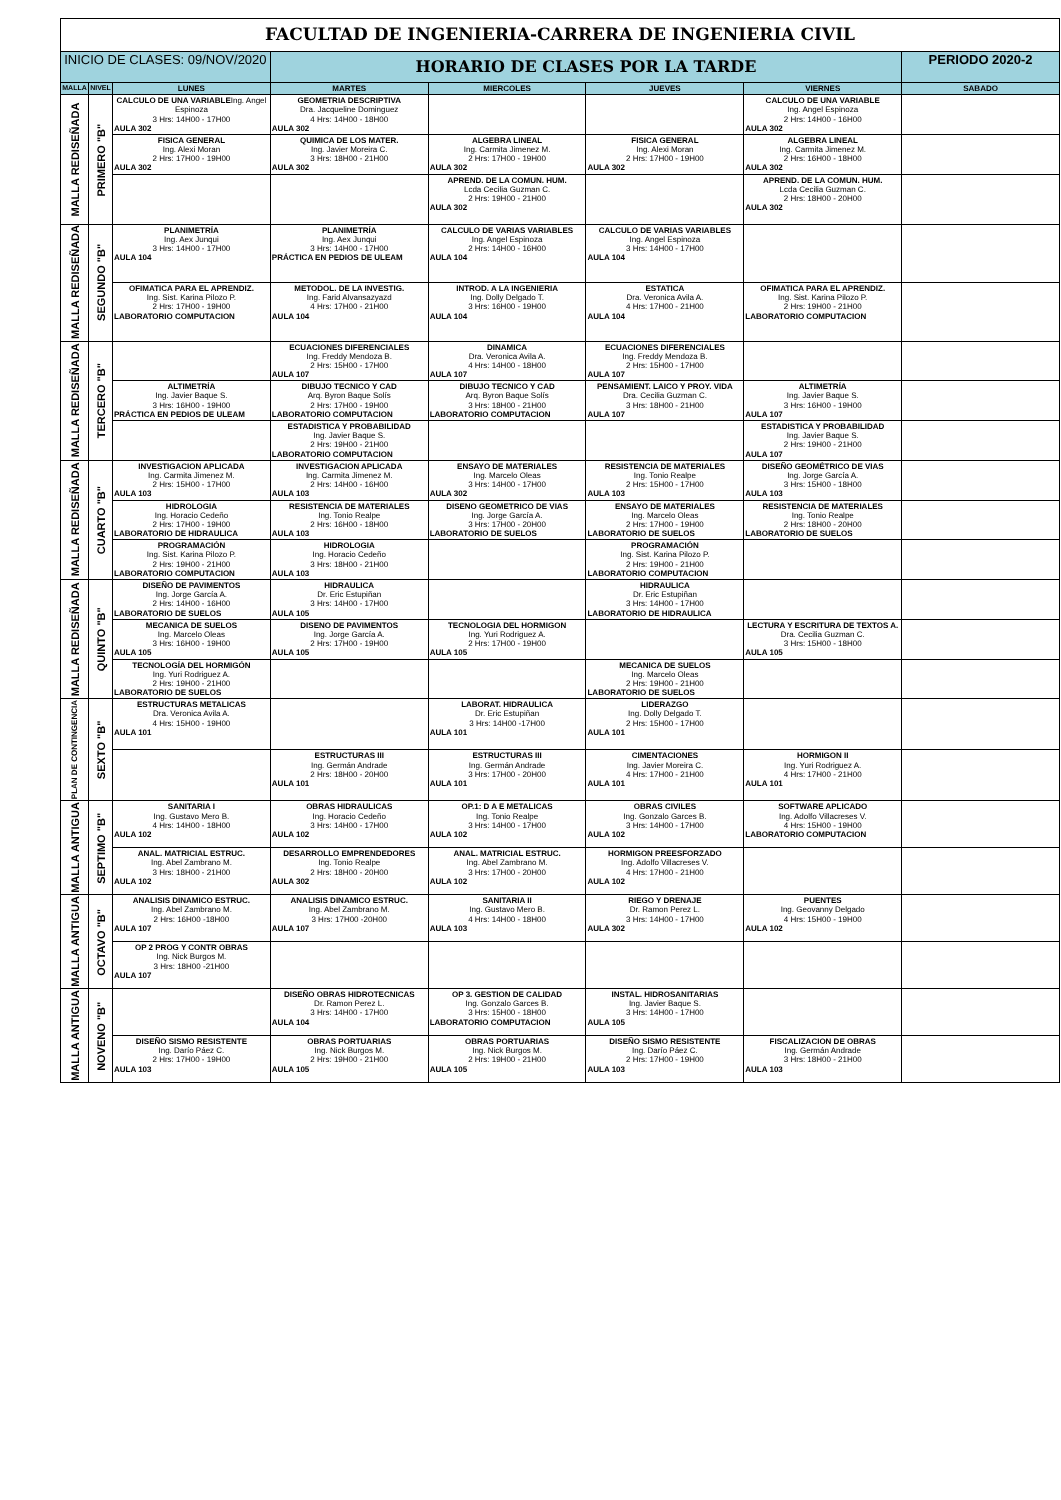| FACULTAD DE INGENIERIA-CARRERA DE INGENIERIA CIVIL | | | | | | | |
| INICIO DE CLASES: 09/NOV/2020 | | | HORARIO DE CLASES POR LA TARDE | | | | PERIODO 2020-2 |
| MALLA | NIVEL | LUNES | MARTES | MIERCOLES | JUEVES | VIERNES | SABADO |
| MALLA REDISEÑADA | PRIMERO "B" | CALCULO DE UNA VARIABLE Ing. Angel Espinoza 3 Hrs: 14H00 - 17H00 AULA 302 | GEOMETRIA DESCRIPTIVA Dra. Jacqueline Dominguez 4 Hrs: 14H00 - 18H00 AULA 302 | | | CALCULO DE UNA VARIABLE Ing. Angel Espinoza 2 Hrs: 14H00 - 16H00 AULA 302 | |
| | | FISICA GENERAL Ing. Alexi Moran 2 Hrs: 17H00 - 19H00 AULA 302 | QUIMICA DE LOS MATER. Ing. Javier Moreira C. 3 Hrs: 18H00 - 21H00 AULA 302 | ALGEBRA LINEAL Ing. Carmita Jimenez M. 2 Hrs: 17H00 - 19H00 AULA 302 | FISICA GENERAL Ing. Alexi Moran 2 Hrs: 17H00 - 19H00 AULA 302 | ALGEBRA LINEAL Ing. Carmita Jimenez M. 2 Hrs: 16H00 - 18H00 AULA 302 | |
| | | | | APREND. DE LA COMUN. HUM. Lcda Cecilia Guzman C. 2 Hrs: 19H00 - 21H00 AULA 302 | | APREND. DE LA COMUN. HUM. Lcda Cecilia Guzman C. 2 Hrs: 18H00 - 20H00 AULA 302 | |
| MALLA REDISEÑADA | SEGUNDO "B" | PLANIMETRÍA Ing. Aex Junqui 3 Hrs: 14H00 - 17H00 AULA 104 | PLANIMETRÍA Ing. Aex Junqui 3 Hrs: 14H00 - 17H00 PRÁCTICA EN PEDIOS DE ULEAM | CALCULO DE VARIAS VARIABLES Ing. Angel Espinoza 2 Hrs: 14H00 - 16H00 AULA 104 | CALCULO DE VARIAS VARIABLES Ing. Angel Espinoza 3 Hrs: 14H00 - 17H00 AULA 104 | | |
| | | OFIMATICA PARA EL APRENDIZ. Ing. Sist. Karina Pilozo P. 2 Hrs: 17H00 - 19H00 LABORATORIO COMPUTACION | METODOL. DE LA INVESTIG. Ing. Farid Alvansazyazd 4 Hrs: 17H00 - 21H00 AULA 104 | INTROD. A LA INGENIERIA Ing. Dolly Delgado T. 3 Hrs: 16H00 - 19H00 AULA 104 | ESTATICA Dra. Veronica Avila A. 4 Hrs: 17H00 - 21H00 AULA 104 | OFIMATICA PARA EL APRENDIZ. Ing. Sist. Karina Pilozo P. 2 Hrs: 19H00 - 21H00 LABORATORIO COMPUTACION | |
| MALLA REDISEÑADA | TERCERO "B" | | ECUACIONES DIFERENCIALES Ing. Freddy Mendoza B. 2 Hrs: 15H00 - 17H00 AULA 107 | DINAMICA Dra. Veronica Avila A. 4 Hrs: 14H00 - 18H00 AULA 107 | ECUACIONES DIFERENCIALES Ing. Freddy Mendoza B. 2 Hrs: 15H00 - 17H00 AULA 107 | | |
| | | ALTIMETRÍA Ing. Javier Baque S. 3 Hrs: 16H00 - 19H00 PRÁCTICA EN PEDIOS DE ULEAM | DIBUJO TECNICO Y CAD Arq. Byron Baque Solís 2 Hrs: 17H00 - 19H00 LABORATORIO COMPUTACION | DIBUJO TECNICO Y CAD Arq. Byron Baque Solís 3 Hrs: 18H00 - 21H00 LABORATORIO COMPUTACION | PENSAMIENT. LAICO Y PROY. VIDA Dra. Cecilia Guzman C. 3 Hrs: 18H00 - 21H00 AULA 107 | ALTIMETRÍA Ing. Javier Baque S. 3 Hrs: 16H00 - 19H00 AULA 107 | |
| | | | ESTADISTICA Y PROBABILIDAD Ing. Javier Baque S. 2 Hrs: 19H00 - 21H00 LABORATORIO COMPUTACION | | | ESTADISTICA Y PROBABILIDAD Ing. Javier Baque S. 2 Hrs: 19H00 - 21H00 AULA 107 | |
| MALLA REDISEÑADA | CUARTO "B" | INVESTIGACION APLICADA Ing. Carmita Jimenez M. 2 Hrs: 15H00 - 17H00 AULA 103 | INVESTIGACION APLICADA Ing. Carmita Jimenez M. 2 Hrs: 14H00 - 16H00 AULA 103 | ENSAYO DE MATERIALES Ing. Marcelo Oleas 3 Hrs: 14H00 - 17H00 AULA 302 | RESISTENCIA DE MATERIALES Ing. Tonio Realpe 2 Hrs: 15H00 - 17H00 AULA 103 | DISEÑO GEOMÉTRICO DE VIAS Ing. Jorge García A. 3 Hrs: 15H00 - 18H00 AULA 103 | |
| | | HIDROLOGIA Ing. Horacio Cedeño 2 Hrs: 17H00 - 19H00 LABORATORIO DE HIDRAULICA | RESISTENCIA DE MATERIALES Ing. Tonio Realpe 2 Hrs: 16H00 - 18H00 AULA 103 | DISENO GEOMETRICO DE VIAS Ing. Jorge García A. 3 Hrs: 17H00 - 20H00 LABORATORIO DE SUELOS | ENSAYO DE MATERIALES Ing. Marcelo Oleas 2 Hrs: 17H00 - 19H00 LABORATORIO DE SUELOS | RESISTENCIA DE MATERIALES Ing. Tonio Realpe 2 Hrs: 18H00 - 20H00 LABORATORIO DE SUELOS | |
| | | PROGRAMACIÓN Ing. Sist. Karina Pilozo P. 2 Hrs: 19H00 - 21H00 LABORATORIO COMPUTACION | HIDROLOGIA Ing. Horacio Cedeño 3 Hrs: 18H00 - 21H00 AULA 103 | | PROGRAMACIÓN Ing. Sist. Karina Pilozo P. 2 Hrs: 19H00 - 21H00 LABORATORIO COMPUTACION | | |
| MALLA REDISEÑADA | QUINTO "B" | DISEÑO DE PAVIMENTOS Ing. Jorge García A. 2 Hrs: 14H00 - 16H00 LABORATORIO DE SUELOS | HIDRAULICA Dr. Eric Estupiñan 3 Hrs: 14H00 - 17H00 AULA 105 | | HIDRAULICA Dr. Eric Estupiñan 3 Hrs: 14H00 - 17H00 LABORATORIO DE HIDRAULICA | | |
| | | MECANICA DE SUELOS Ing. Marcelo Oleas 3 Hrs: 16H00 - 19H00 AULA 105 | DISENO DE PAVIMENTOS Ing. Jorge García A. 2 Hrs: 17H00 - 19H00 AULA 105 | TECNOLOGIA DEL HORMIGON Ing. Yuri Rodriguez A. 2 Hrs: 17H00 - 19H00 AULA 105 | | LECTURA Y ESCRITURA DE TEXTOS A. Dra. Cecilia Guzman C. 3 Hrs: 15H00 - 18H00 AULA 105 | |
| | | TECNOLOGÍA DEL HORMIGÓN Ing. Yuri Rodriguez A. 2 Hrs: 19H00 - 21H00 LABORATORIO DE SUELOS | | | MECANICA DE SUELOS Ing. Marcelo Oleas 2 Hrs: 19H00 - 21H00 LABORATORIO DE SUELOS | | |
| PLAN DE CONTINGENCIA | SEXTO "B" | ESTRUCTURAS METALICAS Dra. Veronica Avila A. 4 Hrs: 15H00 - 19H00 AULA 101 | | LABORAT. HIDRAULICA Dr. Eric Estupiñan 3 Hrs: 14H00 -17H00 AULA 101 | LIDERAZGO Ing. Dolly Delgado T. 2 Hrs: 15H00 - 17H00 AULA 101 | | |
| | | | ESTRUCTURAS III Ing. Germán Andrade 2 Hrs: 18H00 - 20H00 AULA 101 | ESTRUCTURAS III Ing. Germán Andrade 3 Hrs: 17H00 - 20H00 AULA 101 | CIMENTACIONES Ing. Javier Moreira C. 4 Hrs: 17H00 - 21H00 AULA 101 | HORMIGON II Ing. Yuri Rodriguez A. 4 Hrs: 17H00 - 21H00 AULA 101 | |
| MALLA ANTIGUA | SEPTIMO "B" | SANITARIA I Ing. Gustavo Mero B. 4 Hrs: 14H00 - 18H00 AULA 102 | OBRAS HIDRAULICAS Ing. Horacio Cedeño 3 Hrs: 14H00 - 17H00 AULA 102 | OP.1: D A E METALICAS Ing. Tonio Realpe 3 Hrs: 14H00 - 17H00 AULA 102 | OBRAS CIVILES Ing. Gonzalo Garces B. 3 Hrs: 14H00 - 17H00 AULA 102 | SOFTWARE APLICADO Ing. Adolfo Villacreses V. 4 Hrs: 15H00 - 19H00 LABORATORIO COMPUTACION | |
| | | ANAL. MATRICIAL ESTRUC. Ing. Abel Zambrano M. 3 Hrs: 18H00 - 21H00 AULA 102 | DESARROLLO EMPRENDEDORES Ing. Tonio Realpe 2 Hrs: 18H00 - 20H00 AULA 302 | ANAL. MATRICIAL ESTRUC. Ing. Abel Zambrano M. 3 Hrs: 17H00 - 20H00 AULA 102 | HORMIGON PREESFORZADO Ing. Adolfo Villacreses V. 4 Hrs: 17H00 - 21H00 AULA 102 | | |
| MALLA ANTIGUA | OCTAVO "B" | ANALISIS DINAMICO ESTRUC. Ing. Abel Zambrano M. 2 Hrs: 16H00 -18H00 AULA 107 | ANALISIS DINAMICO ESTRUC. Ing. Abel Zambrano M. 3 Hrs: 17H00 -20H00 AULA 107 | SANITARIA II Ing. Gustavo Mero B. 4 Hrs: 14H00 - 18H00 AULA 103 | RIEGO Y DRENAJE Dr. Ramon Perez L. 3 Hrs: 14H00 - 17H00 AULA 302 | PUENTES Ing. Geovanny Delgado 4 Hrs: 15H00 - 19H00 AULA 102 | |
| | | OP 2 PROG Y CONTR OBRAS Ing. Nick Burgos M. 3 Hrs: 18H00 -21H00 AULA 107 | | | | | |
| MALLA ANTIGUA | NOVENO "B" | | DISEÑO OBRAS HIDROTECNICAS Dr. Ramon Perez L. 3 Hrs: 14H00 - 17H00 AULA 104 | OP 3. GESTION DE CALIDAD Ing. Gonzalo Garces B. 3 Hrs: 15H00 - 18H00 LABORATORIO COMPUTACION | INSTAL. HIDROSANITARIAS Ing. Javier Baque S. 3 Hrs: 14H00 - 17H00 AULA 105 | | |
| | | DISEÑO SISMO RESISTENTE Ing. Darío Páez C. 2 Hrs: 17H00 - 19H00 AULA 103 | OBRAS PORTUARIAS Ing. Nick Burgos M. 2 Hrs: 19H00 - 21H00 AULA 105 | OBRAS PORTUARIAS Ing. Nick Burgos M. 2 Hrs: 19H00 - 21H00 AULA 105 | DISEÑO SISMO RESISTENTE Ing. Darío Páez C. 2 Hrs: 17H00 - 19H00 AULA 103 | FISCALIZACION DE OBRAS Ing. Germán Andrade 3 Hrs: 18H00 - 21H00 AULA 103 | |